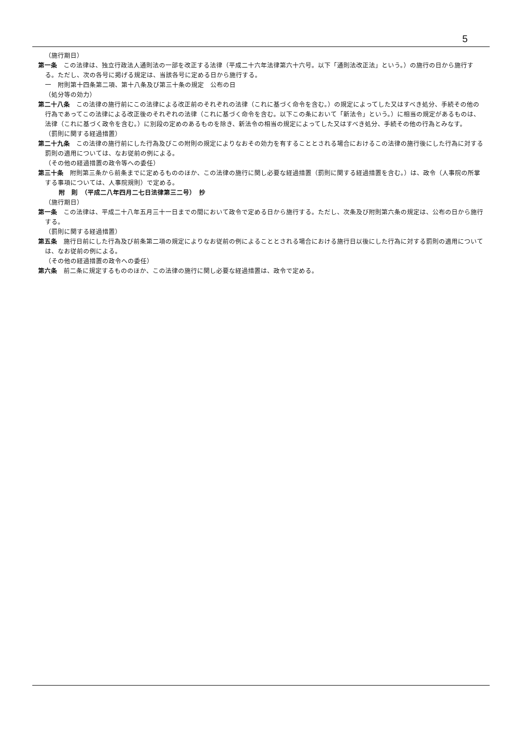5
（施行期日）
第一条　この法律は、独立行政法人通則法の一部を改正する法律（平成二十六年法律第六十六号。以下「通則法改正法」という。）の施行の日から施行する。ただし、次の各号に掲げる規定は、当該各号に定める日から施行する。
一　附則第十四条第二項、第十八条及び第三十条の規定　公布の日
（処分等の効力）
第二十八条　この法律の施行前にこの法律による改正前のそれぞれの法律（これに基づく命令を含む。）の規定によってした又はすべき処分、手続その他の行為であってこの法律による改正後のそれぞれの法律（これに基づく命令を含む。以下この条において「新法令」という。）に相当の規定があるものは、法律（これに基づく政令を含む。）に別段の定めのあるものを除き、新法令の相当の規定によってした又はすべき処分、手続その他の行為とみなす。
（罰則に関する経過措置）
第二十九条　この法律の施行前にした行為及びこの附則の規定によりなおその効力を有することとされる場合におけるこの法律の施行後にした行為に対する罰則の適用については、なお従前の例による。
（その他の経過措置の政令等への委任）
第三十条　附則第三条から前条までに定めるもののほか、この法律の施行に関し必要な経過措置（罰則に関する経過措置を含む。）は、政令（人事院の所掌する事項については、人事院規則）で定める。
附　則　（平成二八年四月二七日法律第三二号）　抄
（施行期日）
第一条　この法律は、平成二十八年五月三十一日までの間において政令で定める日から施行する。ただし、次条及び附則第六条の規定は、公布の日から施行する。
（罰則に関する経過措置）
第五条　施行日前にした行為及び前条第二項の規定によりなお従前の例によることとされる場合における施行日以後にした行為に対する罰則の適用については、なお従前の例による。
（その他の経過措置の政令への委任）
第六条　前二条に規定するもののほか、この法律の施行に関し必要な経過措置は、政令で定める。